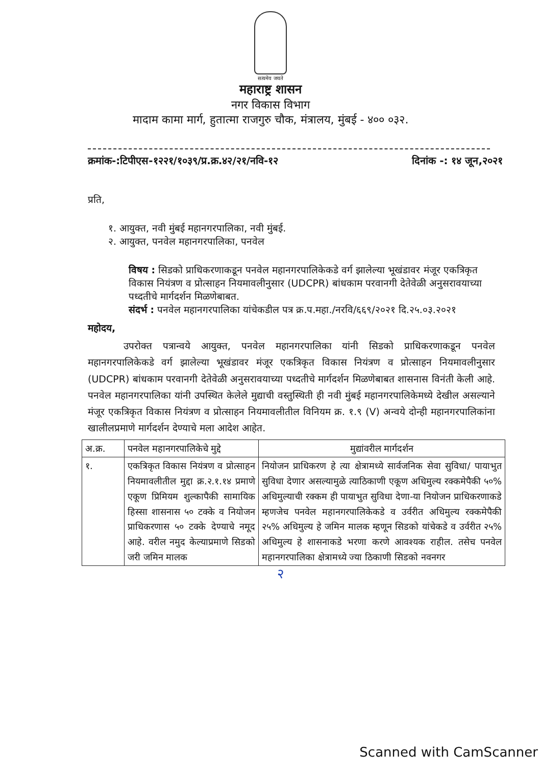सत्यमेव जयते
महाराष्ट्र शासन
नगर विकास विभाग
मादाम कामा मार्ग, हुतात्मा राजगुरु चौक, मंत्रालय, मुंबई - ४०० ०३२.
क्रमांक-:टिपीएस-१२२१/१०३९/प्र.क्र.४२/२१/नवि-१२ दिनांक -: १४ जून,२०२१
प्रति,
१. आयुक्त, नवी मुंबई महानगरपालिका, नवी मुंबई.
२. आयुक्त, पनवेल महानगरपालिका, पनवेल
विषय : सिडको प्राधिकरणाकडून पनवेल महानगरपालिकेकडे वर्ग झालेल्या भूखंडावर मंजूर एकत्रिकृत विकास नियंत्रण व प्रोत्साहन नियमावलीनुसार (UDCPR) बांधकाम परवानगी देतेवेळी अनुसरावयाच्या पध्दतीचे मार्गदर्शन मिळणेबाबत.
संदर्भ : पनवेल महानगरपालिका यांचेकडील पत्र क्र.प.महा./नरवि/६६९/२०२१ दि.२५.०३.२०२१
महोदय,
उपरोक्त पत्रान्वये आयुक्त, पनवेल महानगरपालिका यांनी सिडको प्राधिकरणाकडून पनवेल महानगरपालिकेकडे वर्ग झालेल्या भूखंडावर मंजूर एकत्रिकृत विकास नियंत्रण व प्रोत्साहन नियमावलीनुसार (UDCPR) बांधकाम परवानगी देतेवेळी अनुसरावयाच्या पध्दतीचे मार्गदर्शन मिळणेबाबत शासनास विनंती केली आहे. पनवेल महानगरपालिका यांनी उपस्थित केलेले मुद्याची वस्तुस्थिती ही नवी मुंबई महानगरपालिकेमध्ये देखील असल्याने मंजूर एकत्रिकृत विकास नियंत्रण व प्रोत्साहन नियमावलीतील विनियम क्र. १.९ (V) अन्वये दोन्ही महानगरपालिकांना खालीलप्रमाणे मार्गदर्शन देण्याचे मला आदेश आहेत.
| अ.क्र. | पनवेल महानगरपालिकेचे मुद्दे | मुद्यांवरील मार्गदर्शन |
| --- | --- | --- |
| १. | एकत्रिकृत विकास नियंत्रण व प्रोत्साहन नियमावलीतील मुद्दा क्र.२.१.१४ प्रमाणे एकूण प्रिमियम शुल्कापैकी सामायिक हिस्सा शासनास ५० टक्के व नियोजन प्राधिकरणास ५० टक्के देण्याचे नमूद आहे. वरील नमुद केल्याप्रमाणे सिडको जरी जमिन मालक | नियोजन प्राधिकरण हे त्या क्षेत्रामध्ये सार्वजनिक सेवा सुविधा/ पायाभुत सुविधा देणार असल्यामुळे त्याठिकाणी एकूण अधिमुल्य रक्कमेपैकी ५०% अधिमुल्याची रक्कम ही पायाभुत सुविधा देणा-या नियोजन प्राधिकरणाकडे म्हणजेच पनवेल महानगरपालिकेकडे व उर्वरीत अधिमुल्य रक्कमेपैकी २५% अधिमुल्य हे जमिन मालक म्हणून सिडको यांचेकडे व उर्वरीत २५% अधिमुल्य हे शासनाकडे भरणा करणे आवश्यक राहील. तसेच पनवेल महानगरपालिका क्षेत्रामध्ये ज्या ठिकाणी सिडको नवनगर |
२
Scanned with CamScanner